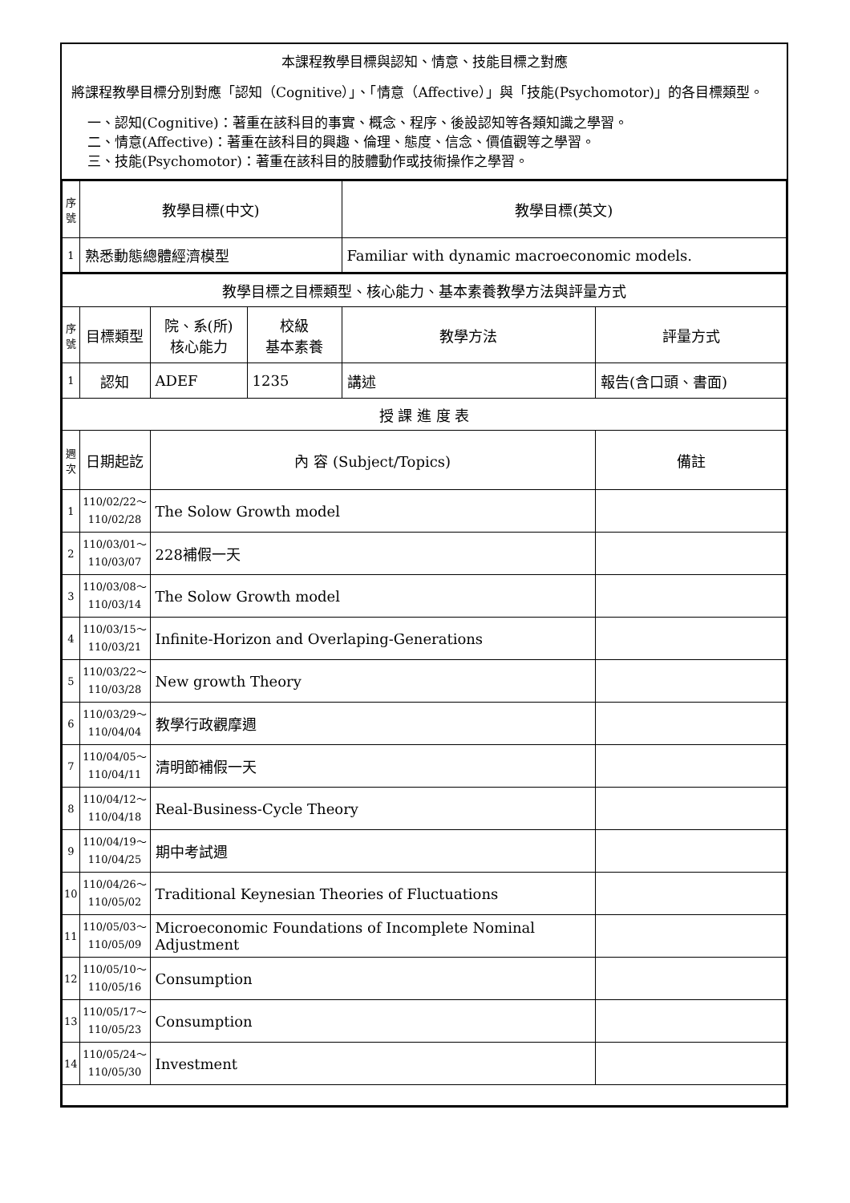本課程教學目標與認知、情意、技能目標之對應
將課程教學目標分別對應「認知（Cognitive）」、「情意（Affective）」與「技能(Psychomotor)」的各目標類型。
一、認知(Cognitive)：著重在該科目的事實、概念、程序、後設認知等各類知識之學習。
二、情意(Affective)：著重在該科目的興趣、倫理、態度、信念、價值觀等之學習。
三、技能(Psychomotor)：著重在該科目的肢體動作或技術操作之學習。
| 序號 | 教學目標(中文) | | | 教學目標(英文) | |
| 1 | 熟悉動態總體經濟模型 | | | Familiar with dynamic macroeconomic models. | |
| 教學目標之目標類型、核心能力、基本素養教學方法與評量方式 | | | | | |
| 序號 | 目標類型 | 院、系(所) 核心能力 | 校級 基本素養 | 教學方法 | 評量方式 |
| 1 | 認知 | ADEF | 1235 | 講述 | 報告(含口頭、書面) |
| 授 課 進 度 表 | | | | | |
| 週次 | 日期起訖 | 內 容 (Subject/Topics) | | | 備註 |
| 1 | 110/02/22～ 110/02/28 | The Solow Growth model | | | |
| 2 | 110/03/01～ 110/03/07 | 228補假一天 | | | |
| 3 | 110/03/08～ 110/03/14 | The Solow Growth model | | | |
| 4 | 110/03/15～ 110/03/21 | Infinite-Horizon and Overlaping-Generations | | | |
| 5 | 110/03/22～ 110/03/28 | New growth Theory | | | |
| 6 | 110/03/29～ 110/04/04 | 教學行政觀摩週 | | | |
| 7 | 110/04/05～ 110/04/11 | 清明節補假一天 | | | |
| 8 | 110/04/12～ 110/04/18 | Real-Business-Cycle Theory | | | |
| 9 | 110/04/19～ 110/04/25 | 期中考試週 | | | |
| 10 | 110/04/26～ 110/05/02 | Traditional Keynesian Theories of Fluctuations | | | |
| 11 | 110/05/03～ 110/05/09 | Microeconomic Foundations of Incomplete Nominal Adjustment | | | |
| 12 | 110/05/10～ 110/05/16 | Consumption | | | |
| 13 | 110/05/17～ 110/05/23 | Consumption | | | |
| 14 | 110/05/24～ 110/05/30 | Investment | | | |